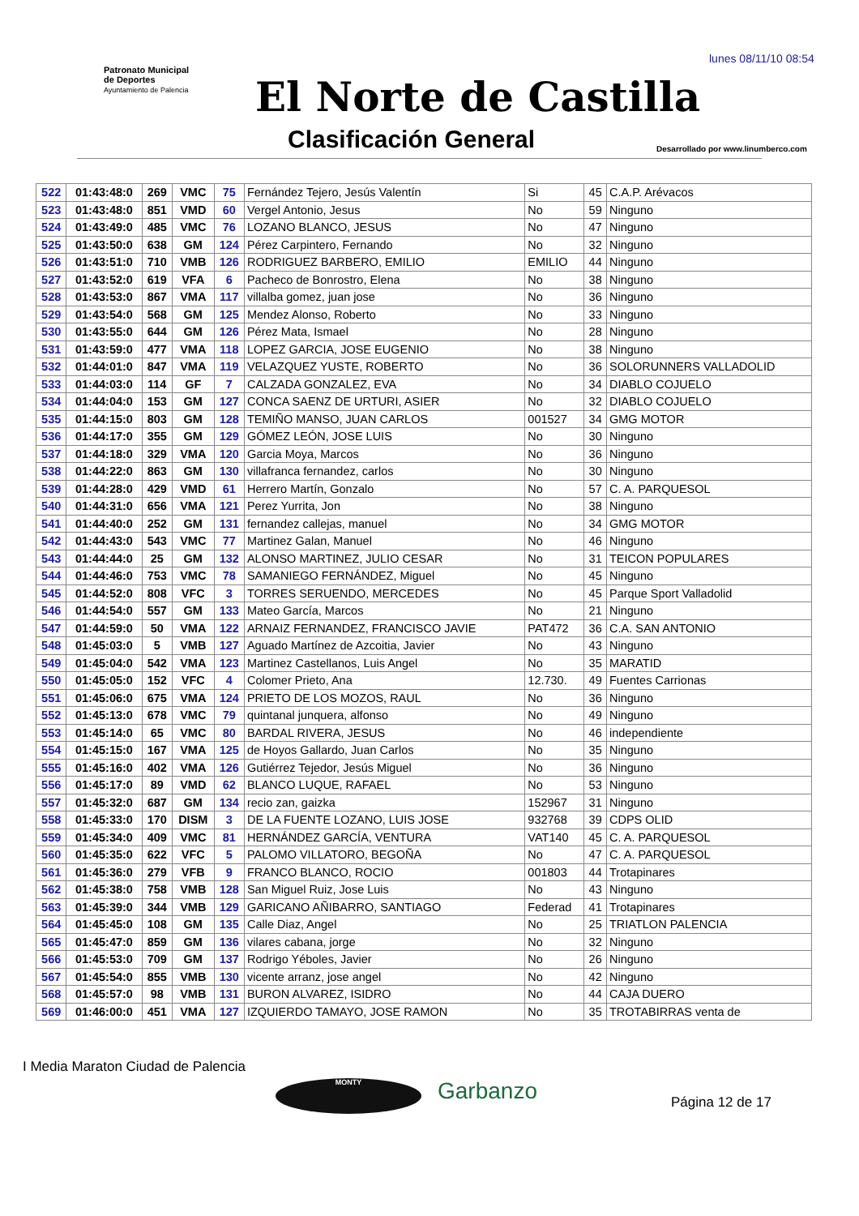lunes 08/11/10 08:54
Patronato Municipal de Deportes
Ayuntamiento de Palencia
El Norte de Castilla
Clasificación General
Desarrollado por www.linumberco.com
| 522 | 01:43:48:0 | 269 | VMC | 75 | Fernández Tejero, Jesús Valentín | Si | 45 | C.A.P. Arévacos |
| 523 | 01:43:48:0 | 851 | VMD | 60 | Vergel Antonio, Jesus | No | 59 | Ninguno |
| 524 | 01:43:49:0 | 485 | VMC | 76 | LOZANO BLANCO, JESUS | No | 47 | Ninguno |
| 525 | 01:43:50:0 | 638 | GM | 124 | Pérez Carpintero, Fernando | No | 32 | Ninguno |
| 526 | 01:43:51:0 | 710 | VMB | 126 | RODRIGUEZ BARBERO, EMILIO | EMILIO | 44 | Ninguno |
| 527 | 01:43:52:0 | 619 | VFA | 6 | Pacheco de Bonrostro, Elena | No | 38 | Ninguno |
| 528 | 01:43:53:0 | 867 | VMA | 117 | villalba gomez, juan jose | No | 36 | Ninguno |
| 529 | 01:43:54:0 | 568 | GM | 125 | Mendez Alonso, Roberto | No | 33 | Ninguno |
| 530 | 01:43:55:0 | 644 | GM | 126 | Pérez Mata, Ismael | No | 28 | Ninguno |
| 531 | 01:43:59:0 | 477 | VMA | 118 | LOPEZ GARCIA, JOSE EUGENIO | No | 38 | Ninguno |
| 532 | 01:44:01:0 | 847 | VMA | 119 | VELAZQUEZ YUSTE, ROBERTO | No | 36 | SOLORUNNERS VALLADOLID |
| 533 | 01:44:03:0 | 114 | GF | 7 | CALZADA GONZALEZ, EVA | No | 34 | DIABLO COJUELO |
| 534 | 01:44:04:0 | 153 | GM | 127 | CONCA SAENZ DE URTURI, ASIER | No | 32 | DIABLO COJUELO |
| 535 | 01:44:15:0 | 803 | GM | 128 | TEMIÑO MANSO, JUAN CARLOS | 001527 | 34 | GMG MOTOR |
| 536 | 01:44:17:0 | 355 | GM | 129 | GÓMEZ LEÓN, JOSE LUIS | No | 30 | Ninguno |
| 537 | 01:44:18:0 | 329 | VMA | 120 | Garcia Moya, Marcos | No | 36 | Ninguno |
| 538 | 01:44:22:0 | 863 | GM | 130 | villafranca fernandez, carlos | No | 30 | Ninguno |
| 539 | 01:44:28:0 | 429 | VMD | 61 | Herrero Martín, Gonzalo | No | 57 | C. A. PARQUESOL |
| 540 | 01:44:31:0 | 656 | VMA | 121 | Perez Yurrita, Jon | No | 38 | Ninguno |
| 541 | 01:44:40:0 | 252 | GM | 131 | fernandez callejas, manuel | No | 34 | GMG MOTOR |
| 542 | 01:44:43:0 | 543 | VMC | 77 | Martinez Galan, Manuel | No | 46 | Ninguno |
| 543 | 01:44:44:0 | 25 | GM | 132 | ALONSO MARTINEZ, JULIO CESAR | No | 31 | TEICON POPULARES |
| 544 | 01:44:46:0 | 753 | VMC | 78 | SAMANIEGO FERNÁNDEZ, Miguel | No | 45 | Ninguno |
| 545 | 01:44:52:0 | 808 | VFC | 3 | TORRES SERUENDO, MERCEDES | No | 45 | Parque Sport Valladolid |
| 546 | 01:44:54:0 | 557 | GM | 133 | Mateo García, Marcos | No | 21 | Ninguno |
| 547 | 01:44:59:0 | 50 | VMA | 122 | ARNAIZ FERNANDEZ, FRANCISCO JAVIE | PAT472 | 36 | C.A. SAN ANTONIO |
| 548 | 01:45:03:0 | 5 | VMB | 127 | Aguado Martínez de Azcoitia, Javier | No | 43 | Ninguno |
| 549 | 01:45:04:0 | 542 | VMA | 123 | Martinez Castellanos, Luis Angel | No | 35 | MARATID |
| 550 | 01:45:05:0 | 152 | VFC | 4 | Colomer Prieto, Ana | 12.730. | 49 | Fuentes Carrionas |
| 551 | 01:45:06:0 | 675 | VMA | 124 | PRIETO DE LOS MOZOS, RAUL | No | 36 | Ninguno |
| 552 | 01:45:13:0 | 678 | VMC | 79 | quintanal junquera, alfonso | No | 49 | Ninguno |
| 553 | 01:45:14:0 | 65 | VMC | 80 | BARDAL RIVERA, JESUS | No | 46 | independiente |
| 554 | 01:45:15:0 | 167 | VMA | 125 | de Hoyos Gallardo, Juan Carlos | No | 35 | Ninguno |
| 555 | 01:45:16:0 | 402 | VMA | 126 | Gutiérrez Tejedor, Jesús Miguel | No | 36 | Ninguno |
| 556 | 01:45:17:0 | 89 | VMD | 62 | BLANCO LUQUE, RAFAEL | No | 53 | Ninguno |
| 557 | 01:45:32:0 | 687 | GM | 134 | recio zan, gaizka | 152967 | 31 | Ninguno |
| 558 | 01:45:33:0 | 170 | DISM | 3 | DE LA FUENTE LOZANO, LUIS JOSE | 932768 | 39 | CDPS OLID |
| 559 | 01:45:34:0 | 409 | VMC | 81 | HERNÁNDEZ GARCÍA, VENTURA | VAT140 | 45 | C. A. PARQUESOL |
| 560 | 01:45:35:0 | 622 | VFC | 5 | PALOMO VILLATORO, BEGOÑA | No | 47 | C. A. PARQUESOL |
| 561 | 01:45:36:0 | 279 | VFB | 9 | FRANCO BLANCO, ROCIO | 001803 | 44 | Trotapinares |
| 562 | 01:45:38:0 | 758 | VMB | 128 | San Miguel Ruiz, Jose Luis | No | 43 | Ninguno |
| 563 | 01:45:39:0 | 344 | VMB | 129 | GARICANO AÑIBARRO, SANTIAGO | Federad | 41 | Trotapinares |
| 564 | 01:45:45:0 | 108 | GM | 135 | Calle Diaz, Angel | No | 25 | TRIATLON PALENCIA |
| 565 | 01:45:47:0 | 859 | GM | 136 | vilares cabana, jorge | No | 32 | Ninguno |
| 566 | 01:45:53:0 | 709 | GM | 137 | Rodrigo Yéboles, Javier | No | 26 | Ninguno |
| 567 | 01:45:54:0 | 855 | VMB | 130 | vicente arranz, jose angel | No | 42 | Ninguno |
| 568 | 01:45:57:0 | 98 | VMB | 131 | BURON ALVAREZ, ISIDRO | No | 44 | CAJA DUERO |
| 569 | 01:46:00:0 | 451 | VMA | 127 | IZQUIERDO TAMAYO, JOSE RAMON | No | 35 | TROTABIRRAS venta de |
I Media Maraton Ciudad de Palencia
MONTY Garbanzo Página 12 de 17